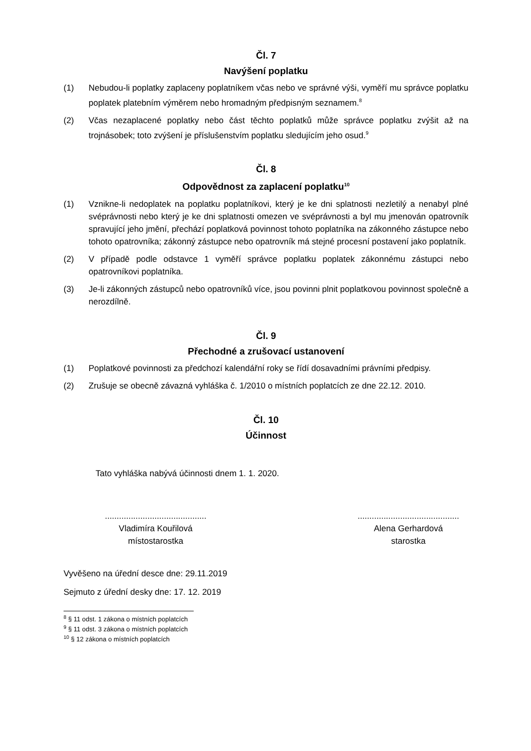Čl. 7
Navýšení poplatku
(1) Nebudou-li poplatky zaplaceny poplatníkem včas nebo ve správné výši, vyměří mu správce poplatku poplatek platebním výměrem nebo hromadným předpisným seznamem.<sup>8</sup>
(2) Včas nezaplacené poplatky nebo část těchto poplatků může správce poplatku zvýšit až na trojnásobek; toto zvýšení je příslušenstvím poplatku sledujícím jeho osud.<sup>9</sup>
Čl. 8
Odpovědnost za zaplacení poplatku<sup>10</sup>
(1) Vznikne-li nedoplatek na poplatku poplatníkovi, který je ke dni splatnosti nezletilý a nenabyl plné svéprávnosti nebo který je ke dni splatnosti omezen ve svéprávnosti a byl mu jmenován opatrovník spravující jeho jmění, přechází poplatková povinnost tohoto poplatníka na zákonného zástupce nebo tohoto opatrovníka; zákonný zástupce nebo opatrovník má stejné procesní postavení jako poplatník.
(2) V případě podle odstavce 1 vyměří správce poplatku poplatek zákonnému zástupci nebo opatrovníkovi poplatníka.
(3) Je-li zákonných zástupců nebo opatrovníků více, jsou povinni plnit poplatkovou povinnost společně a nerozdílně.
Čl. 9
Přechodné a zrušovací ustanovení
(1) Poplatkové povinnosti za předchozí kalendářní roky se řídí dosavadními právními předpisy.
(2) Zrušuje se obecně závazná vyhláška č. 1/2010 o místních poplatcích ze dne 22.12. 2010.
Čl. 10
Účinnost
Tato vyhláška nabývá účinnosti dnem 1. 1. 2020.
...........................................
Vladimíra Kouřilová
místostarostka
...........................................
Alena Gerhardová
starostka
Vyvěšeno na úřední desce dne: 29.11.2019
Sejmuto z úřední desky dne: 17. 12. 2019
<sup>8</sup> § 11 odst. 1 zákona o místních poplatcích
<sup>9</sup> § 11 odst. 3 zákona o místních poplatcích
<sup>10</sup> § 12 zákona o místních poplatcích